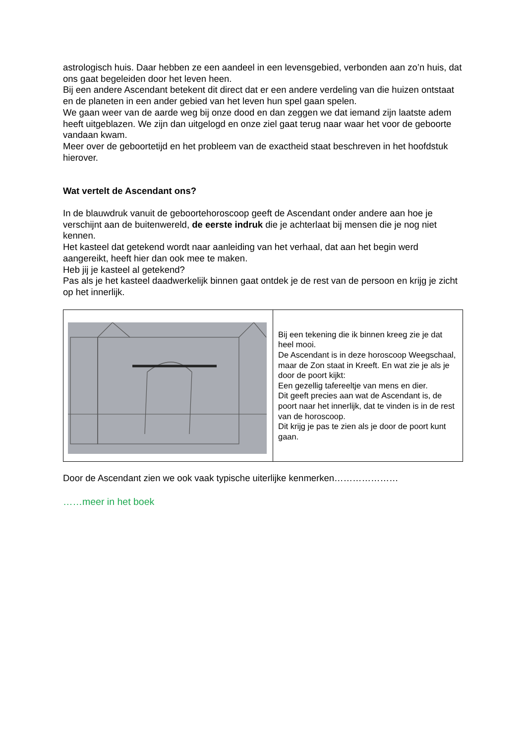astrologisch huis. Daar hebben ze een aandeel in een levensgebied, verbonden aan zo’n huis, dat ons gaat begeleiden door het leven heen.
Bij een andere Ascendant betekent dit direct dat er een andere verdeling van die huizen ontstaat en de planeten in een ander gebied van het leven hun spel gaan spelen.
We gaan weer van de aarde weg bij onze dood en dan zeggen we dat iemand zijn laatste adem heeft uitgeblazen. We zijn dan uitgelogd en onze ziel gaat terug naar waar het voor de geboorte vandaan kwam.
Meer over de geboortetijd en het probleem van de exactheid staat beschreven in het hoofdstuk hierover.
Wat vertelt de Ascendant ons?
In de blauwdruk vanuit de geboortehoroscoop geeft de Ascendant onder andere aan hoe je verschijnt aan de buitenwereld, de eerste indruk die je achterlaat bij mensen die je nog niet kennen.
Het kasteel dat getekend wordt naar aanleiding van het verhaal, dat aan het begin werd aangereikt, heeft hier dan ook mee te maken.
Heb jij je kasteel al getekend?
Pas als je het kasteel daadwerkelijk binnen gaat ontdek je de rest van de persoon en krijg je zicht op het innerlijk.
| | Bij een tekening die ik binnen kreeg zie je dat heel mooi. De Ascendant is in deze horoscoop Weegschaal, maar de Zon staat in Kreeft. En wat zie je als je door de poort kijkt: Een gezellig tafereeltje van mens en dier. Dit geeft precies aan wat de Ascendant is, de poort naar het innerlijk, dat te vinden is in de rest van de horoscoop. Dit krijg je pas te zien als je door de poort kunt gaan. |
Door de Ascendant zien we ook vaak typische uiterlijke kenmerken…………………
……meer in het boek